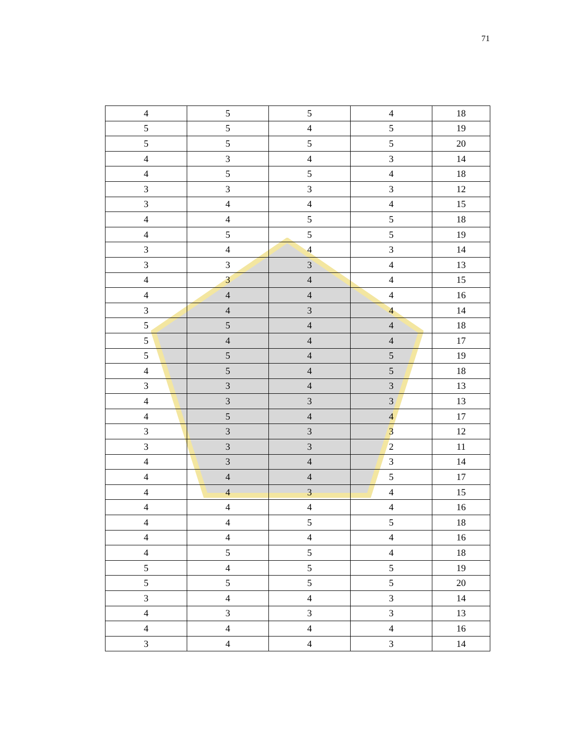71
| 4 | 5 | 5 | 4 | 18 |
| 5 | 5 | 4 | 5 | 19 |
| 5 | 5 | 5 | 5 | 20 |
| 4 | 3 | 4 | 3 | 14 |
| 4 | 5 | 5 | 4 | 18 |
| 3 | 3 | 3 | 3 | 12 |
| 3 | 4 | 4 | 4 | 15 |
| 4 | 4 | 5 | 5 | 18 |
| 4 | 5 | 5 | 5 | 19 |
| 3 | 4 | 4 | 3 | 14 |
| 3 | 3 | 3 | 4 | 13 |
| 4 | 3 | 4 | 4 | 15 |
| 4 | 4 | 4 | 4 | 16 |
| 3 | 4 | 3 | 4 | 14 |
| 5 | 5 | 4 | 4 | 18 |
| 5 | 4 | 4 | 4 | 17 |
| 5 | 5 | 4 | 5 | 19 |
| 4 | 5 | 4 | 5 | 18 |
| 3 | 3 | 4 | 3 | 13 |
| 4 | 3 | 3 | 3 | 13 |
| 4 | 5 | 4 | 4 | 17 |
| 3 | 3 | 3 | 3 | 12 |
| 3 | 3 | 3 | 2 | 11 |
| 4 | 3 | 4 | 3 | 14 |
| 4 | 4 | 4 | 5 | 17 |
| 4 | 4 | 3 | 4 | 15 |
| 4 | 4 | 4 | 4 | 16 |
| 4 | 4 | 5 | 5 | 18 |
| 4 | 4 | 4 | 4 | 16 |
| 4 | 5 | 5 | 4 | 18 |
| 5 | 4 | 5 | 5 | 19 |
| 5 | 5 | 5 | 5 | 20 |
| 3 | 4 | 4 | 3 | 14 |
| 4 | 3 | 3 | 3 | 13 |
| 4 | 4 | 4 | 4 | 16 |
| 3 | 4 | 4 | 3 | 14 |